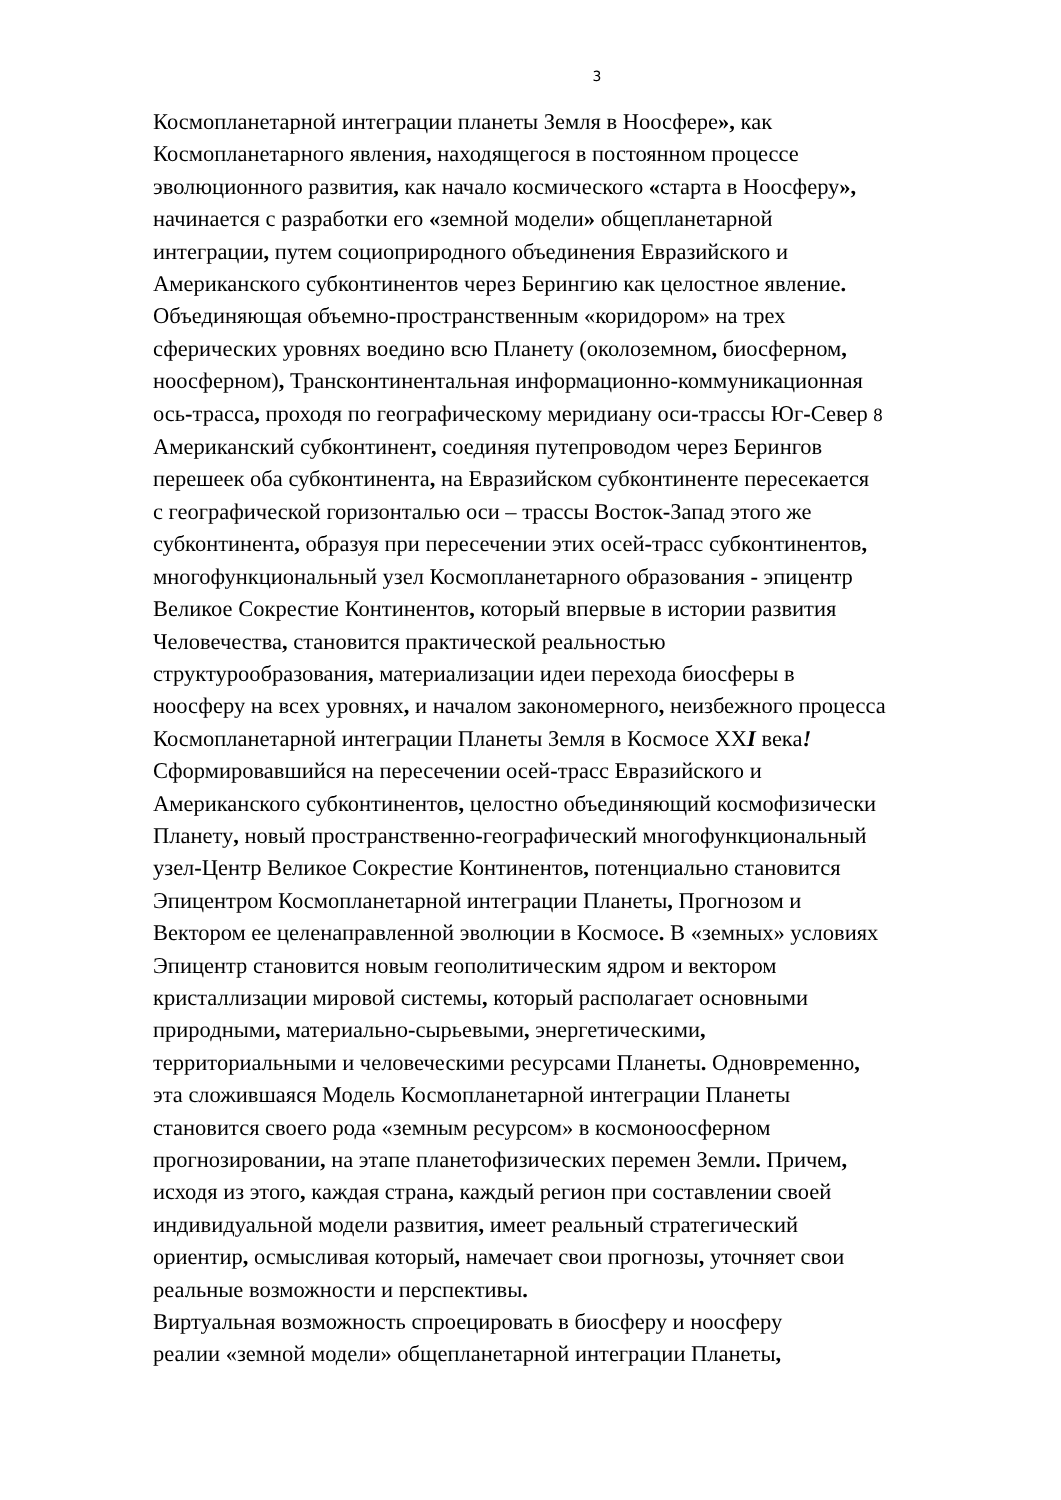3
Космопланетарной интеграции планеты Земля в Ноосфере», как
Космопланетарного явления, находящегося в постоянном процессе
эволюционного развития, как начало космического «старта в Ноосферу»,
начинается с разработки его «земной модели» общепланетарной
интеграции, путем социоприродного объединения Евразийского и
Американского субконтинентов через Берингию как целостное явление.
Объединяющая объемно-пространственным «коридором» на трех
сферических уровнях воедино всю Планету (околоземном, биосферном,
ноосферном), Трансконтинентальная информационно-коммуникационная
ось-трасса, проходя по географическому меридиану оси-трассы Юг-Север 8
Американский субконтинент, соединяя путепроводом через Берингов
перешеек оба субконтинента, на Евразийском субконтиненте пересекается
с географической горизонталью оси – трассы Восток-Запад этого же
субконтинента, образуя при пересечении этих осей-трасс субконтинентов,
многофункциональный узел Космопланетарного образования - эпицентр
Великое Сокрестие Континентов, который впервые в истории развития
Человечества, становится практической реальностью
структурообразования, материализации идеи перехода биосферы в
ноосферу на всех уровнях, и началом закономерного, неизбежного процесса
Космопланетарной интеграции Планеты Земля в Космосе ХХI века!
Сформировавшийся на пересечении осей-трасс Евразийского и
Американского субконтинентов, целостно объединяющий космофизически
Планету, новый пространственно-географический многофункциональный
узел-Центр Великое Сокрестие Континентов, потенциально становится
Эпицентром Космопланетарной интеграции Планеты, Прогнозом и
Вектором ее целенаправленной эволюции в Космосе. В «земных» условиях
Эпицентр становится новым геополитическим ядром и вектором
кристаллизации мировой системы, который располагает основными
природными, материально-сырьевыми, энергетическими,
территориальными и человеческими ресурсами Планеты. Одновременно,
эта сложившаяся Модель Космопланетарной интеграции Планеты
становится своего рода «земным ресурсом» в космоноосферном
прогнозировании, на этапе планетофизических перемен Земли. Причем,
исходя из этого, каждая страна, каждый регион при составлении своей
индивидуальной модели развития, имеет реальный стратегический
ориентир, осмысливая который, намечает свои прогнозы, уточняет свои
реальные возможности и перспективы.
Виртуальная возможность спроецировать в биосферу и ноосферу
реалии «земной модели» общепланетарной интеграции Планеты,